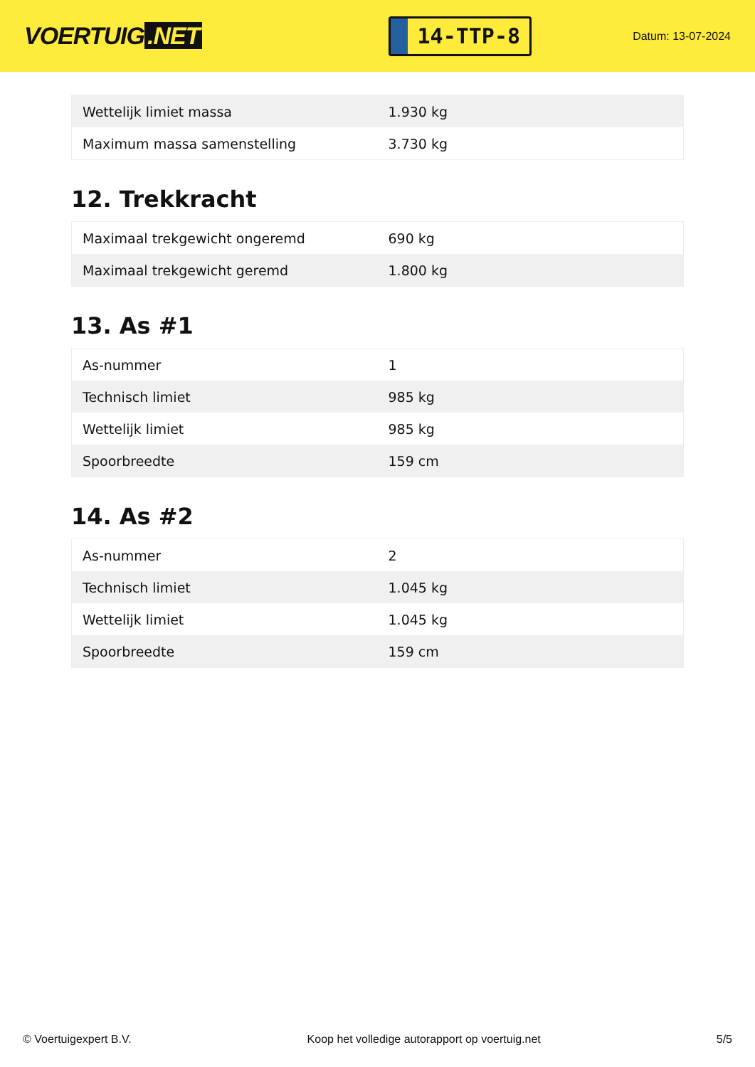VOERTUIG.NET
14-TTP-8
Datum: 13-07-2024
| Wettelijk limiet massa | 1.930 kg |
| Maximum massa samenstelling | 3.730 kg |
12. Trekkracht
| Maximaal trekgewicht ongeremd | 690 kg |
| Maximaal trekgewicht geremd | 1.800 kg |
13. As #1
| As-nummer | 1 |
| Technisch limiet | 985 kg |
| Wettelijk limiet | 985 kg |
| Spoorbreedte | 159 cm |
14. As #2
| As-nummer | 2 |
| Technisch limiet | 1.045 kg |
| Wettelijk limiet | 1.045 kg |
| Spoorbreedte | 159 cm |
© Voertuigexpert B.V. Koop het volledige autorapport op voertuig.net 5/5